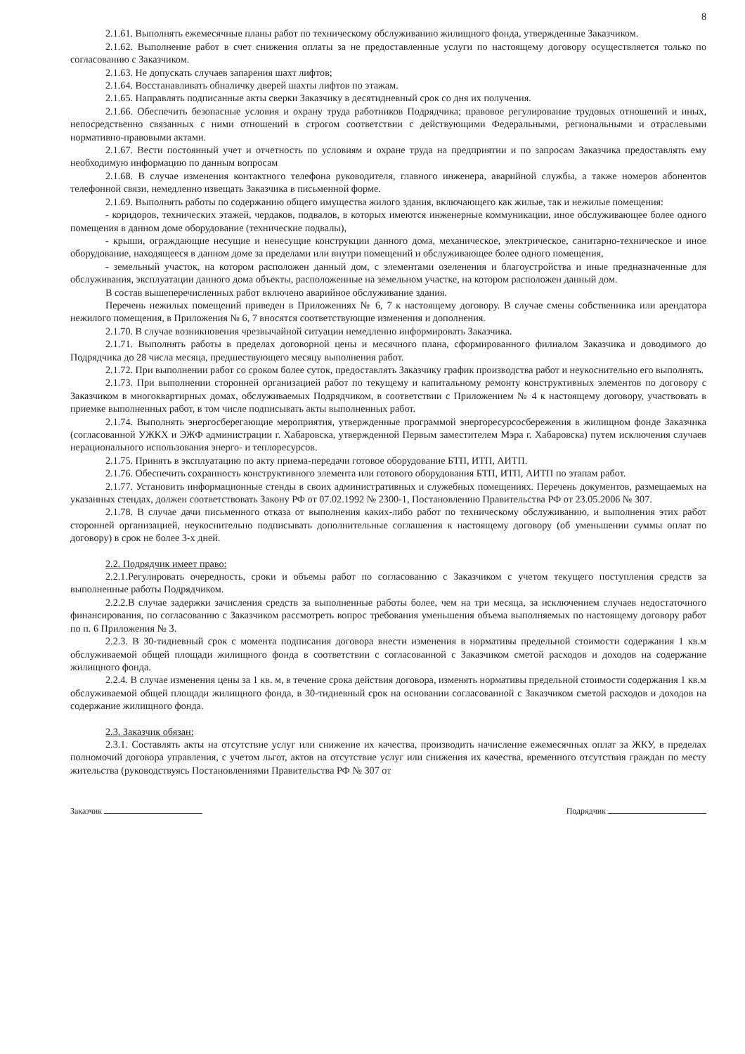8
2.1.61. Выполнять ежемесячные планы работ по техническому обслуживанию жилищного фонда, утвержденные Заказчиком.
2.1.62. Выполнение работ в счет снижения оплаты за не предоставленные услуги по настоящему договору осуществляется только по согласованию с Заказчиком.
2.1.63. Не допускать случаев запарения шахт лифтов;
2.1.64. Восстанавливать обналичку дверей шахты лифтов по этажам.
2.1.65. Направлять подписанные акты сверки Заказчику в десятидневный срок со дня их получения.
2.1.66. Обеспечить безопасные условия и охрану труда работников Подрядчика; правовое регулирование трудовых отношений и иных, непосредственно связанных с ними отношений в строгом соответствии с действующими Федеральными, региональными и отраслевыми нормативно-правовыми актами.
2.1.67. Вести постоянный учет и отчетность по условиям и охране труда на предприятии и по запросам Заказчика предоставлять ему необходимую информацию по данным вопросам
2.1.68. В случае изменения контактного телефона руководителя, главного инженера, аварийной службы, а также номеров абонентов телефонной связи, немедленно извещать Заказчика в письменной форме.
2.1.69. Выполнять работы по содержанию общего имущества жилого здания, включающего как жилые, так и нежилые помещения:
- коридоров, технических этажей, чердаков, подвалов, в которых имеются инженерные коммуникации, иное обслуживающее более одного помещения в данном доме оборудование (технические подвалы),
- крыши, ограждающие несущие и ненесущие конструкции данного дома, механическое, электрическое, санитарно-техническое и иное оборудование, находящееся в данном доме за пределами или внутри помещений и обслуживающее более одного помещения,
- земельный участок, на котором расположен данный дом, с элементами озеленения и благоустройства и иные предназначенные для обслуживания, эксплуатации данного дома объекты, расположенные на земельном участке, на котором расположен данный дом.
В состав вышеперечисленных работ включено аварийное обслуживание здания.
Перечень нежилых помещений приведен в Приложениях № 6, 7 к настоящему договору. В случае смены собственника или арендатора нежилого помещения, в Приложения № 6, 7 вносятся соответствующие изменения и дополнения.
2.1.70. В случае возникновения чрезвычайной ситуации немедленно информировать Заказчика.
2.1.71. Выполнять работы в пределах договорной цены и месячного плана, сформированного филиалом Заказчика и доводимого до Подрядчика до 28 числа месяца, предшествующего месяцу выполнения работ.
2.1.72. При выполнении работ со сроком более суток, предоставлять Заказчику график производства работ и неукоснительно его выполнять.
2.1.73. При выполнении сторонней организацией работ по текущему и капитальному ремонту конструктивных элементов по договору с Заказчиком в многоквартирных домах, обслуживаемых Подрядчиком, в соответствии с Приложением № 4 к настоящему договору, участвовать в приемке выполненных работ, в том числе подписывать акты выполненных работ.
2.1.74. Выполнять энергосберегающие мероприятия, утвержденные программой энергоресурсосбережения в жилищном фонде Заказчика (согласованной УЖКХ и ЭЖФ администрации г. Хабаровска, утвержденной Первым заместителем Мэра г. Хабаровска) путем исключения случаев нерационального использования энерго- и теплоресурсов.
2.1.75. Принять в эксплуатацию по акту приема-передачи готовое оборудование БТП, ИТП, АИТП.
2.1.76. Обеспечить сохранность конструктивного элемента или готового оборудования БТП, ИТП, АИТП по этапам работ.
2.1.77. Установить информационные стенды в своих административных и служебных помещениях. Перечень документов, размещаемых на указанных стендах, должен соответствовать Закону РФ от 07.02.1992 № 2300-1, Постановлению Правительства РФ от 23.05.2006 № 307.
2.1.78. В случае дачи письменного отказа от выполнения каких-либо работ по техническому обслуживанию, и выполнения этих работ сторонней организацией, неукоснительно подписывать дополнительные соглашения к настоящему договору (об уменьшении суммы оплат по договору) в срок не более 3-х дней.
2.2. Подрядчик имеет право:
2.2.1.Регулировать очередность, сроки и объемы работ по согласованию с Заказчиком с учетом текущего поступления средств за выполненные работы Подрядчиком.
2.2.2.В случае задержки зачисления средств за выполненные работы более, чем на три месяца, за исключением случаев недостаточного финансирования, по согласованию с Заказчиком рассмотреть вопрос требования уменьшения объема выполняемых по настоящему договору работ по п. 6 Приложения № 3.
2.2.3. В 30-тидневный срок с момента подписания договора внести изменения в нормативы предельной стоимости содержания 1 кв.м обслуживаемой общей площади жилищного фонда в соответствии с согласованной с Заказчиком сметой расходов и доходов на содержание жилищного фонда.
2.2.4. В случае изменения цены за 1 кв. м, в течение срока действия договора, изменять нормативы предельной стоимости содержания 1 кв.м обслуживаемой общей площади жилищного фонда, в 30-тидневный срок на основании согласованной с Заказчиком сметой расходов и доходов на содержание жилищного фонда.
2.3. Заказчик обязан:
2.3.1. Составлять акты на отсутствие услуг или снижение их качества, производить начисление ежемесячных оплат за ЖКУ, в пределах полномочий договора управления, с учетом льгот, актов на отсутствие услуг или снижения их качества, временного отсутствия граждан по месту жительства (руководствуясь Постановлениями Правительства РФ № 307 от
Заказчик Подрядчик